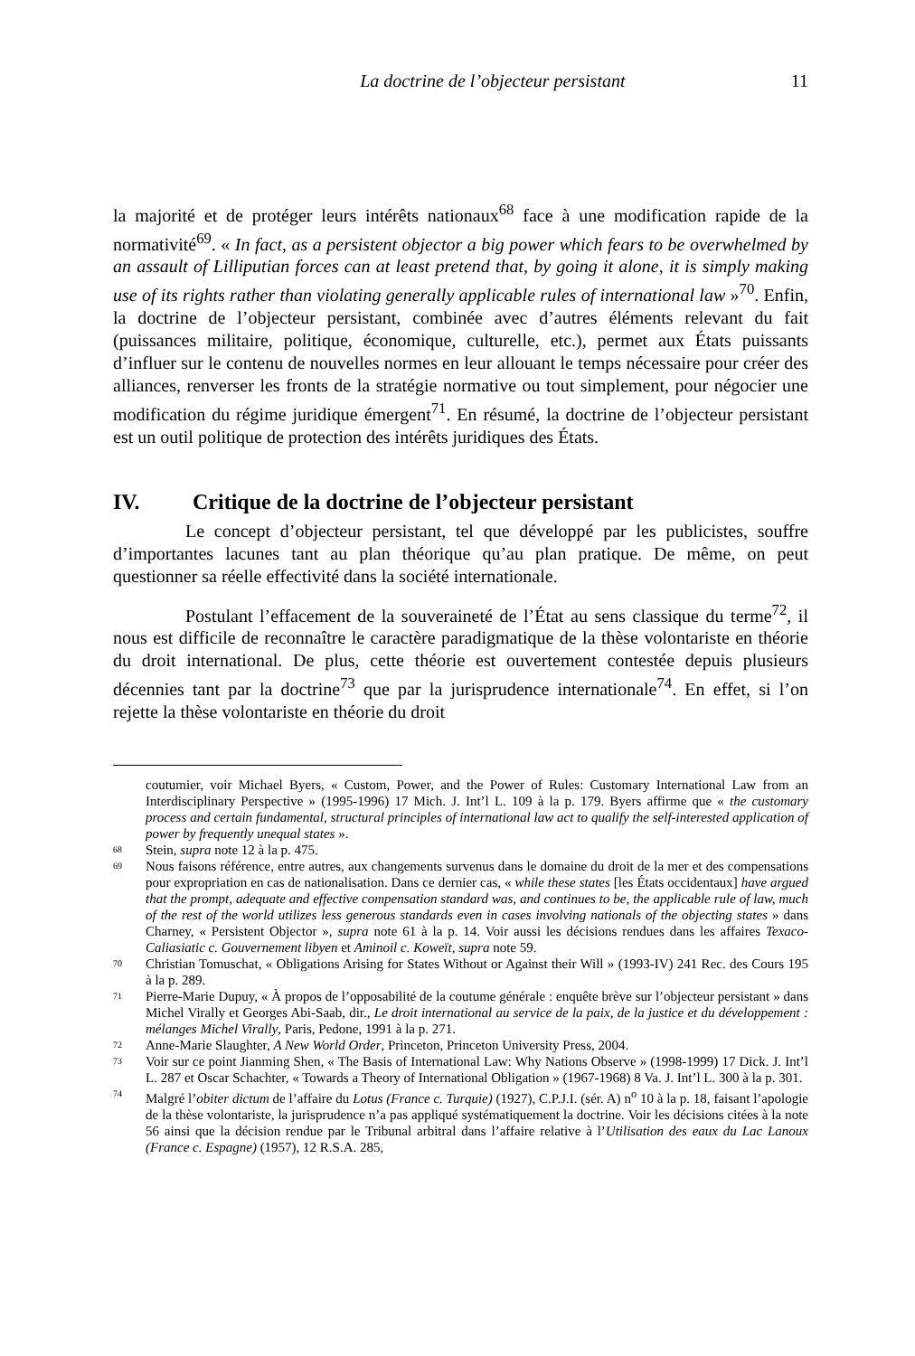La doctrine de l’objecteur persistant 11
la majorité et de protéger leurs intérêts nationaux<sup>68</sup> face à une modification rapide de la normativité<sup>69</sup>. « In fact, as a persistent objector a big power which fears to be overwhelmed by an assault of Lilliputian forces can at least pretend that, by going it alone, it is simply making use of its rights rather than violating generally applicable rules of international law »<sup>70</sup>. Enfin, la doctrine de l’objecteur persistant, combinée avec d’autres éléments relevant du fait (puissances militaire, politique, économique, culturelle, etc.), permet aux États puissants d’influer sur le contenu de nouvelles normes en leur allouant le temps nécessaire pour créer des alliances, renverser les fronts de la stratégie normative ou tout simplement, pour négocier une modification du régime juridique émergent<sup>71</sup>. En résumé, la doctrine de l’objecteur persistant est un outil politique de protection des intérêts juridiques des États.
IV. Critique de la doctrine de l’objecteur persistant
Le concept d’objecteur persistant, tel que développé par les publicistes, souffre d’importantes lacunes tant au plan théorique qu’au plan pratique. De même, on peut questionner sa réelle effectivité dans la société internationale.
Postulant l’effacement de la souveraineté de l’État au sens classique du terme<sup>72</sup>, il nous est difficile de reconnaître le caractère paradigmatique de la thèse volontariste en théorie du droit international. De plus, cette théorie est ouvertement contestée depuis plusieurs décennies tant par la doctrine<sup>73</sup> que par la jurisprudence internationale<sup>74</sup>. En effet, si l’on rejette la thèse volontariste en théorie du droit
coutumier, voir Michael Byers, « Custom, Power, and the Power of Rules: Customary International Law from an Interdisciplinary Perspective » (1995-1996) 17 Mich. J. Int’l L. 109 à la p. 179. Byers affirme que « the customary process and certain fundamental, structural principles of international law act to qualify the self-interested application of power by frequently unequal states ».
68 Stein, supra note 12 à la p. 475.
69 Nous faisons référence, entre autres, aux changements survenus dans le domaine du droit de la mer et des compensations pour expropriation en cas de nationalisation. Dans ce dernier cas, « while these states [les États occidentaux] have argued that the prompt, adequate and effective compensation standard was, and continues to be, the applicable rule of law, much of the rest of the world utilizes less generous standards even in cases involving nationals of the objecting states » dans Charney, « Persistent Objector », supra note 61 à la p. 14. Voir aussi les décisions rendues dans les affaires Texaco-Caliasiatic c. Gouvernement libyen et Aminoil c. Koweït, supra note 59.
70 Christian Tomuschat, « Obligations Arising for States Without or Against their Will » (1993-IV) 241 Rec. des Cours 195 à la p. 289.
71 Pierre-Marie Dupuy, « À propos de l’opposabilité de la coutume générale : enquête brève sur l’objecteur persistant » dans Michel Virally et Georges Abi-Saab, dir., Le droit international au service de la paix, de la justice et du développement : mélanges Michel Virally, Paris, Pedone, 1991 à la p. 271.
72 Anne-Marie Slaughter, A New World Order, Princeton, Princeton University Press, 2004.
73 Voir sur ce point Jianming Shen, « The Basis of International Law: Why Nations Observe » (1998-1999) 17 Dick. J. Int’l L. 287 et Oscar Schachter, « Towards a Theory of International Obligation » (1967-1968) 8 Va. J. Int’l L. 300 à la p. 301.
74 Malgré l’obiter dictum de l’affaire du Lotus (France c. Turquie) (1927), C.P.J.I. (sér. A) n<sup>o</sup> 10 à la p. 18, faisant l’apologie de la thèse volontariste, la jurisprudence n’a pas appliqué systématiquement la doctrine. Voir les décisions citées à la note 56 ainsi que la décision rendue par le Tribunal arbitral dans l’affaire relative à l’Utilisation des eaux du Lac Lanoux (France c. Espagne) (1957), 12 R.S.A. 285,